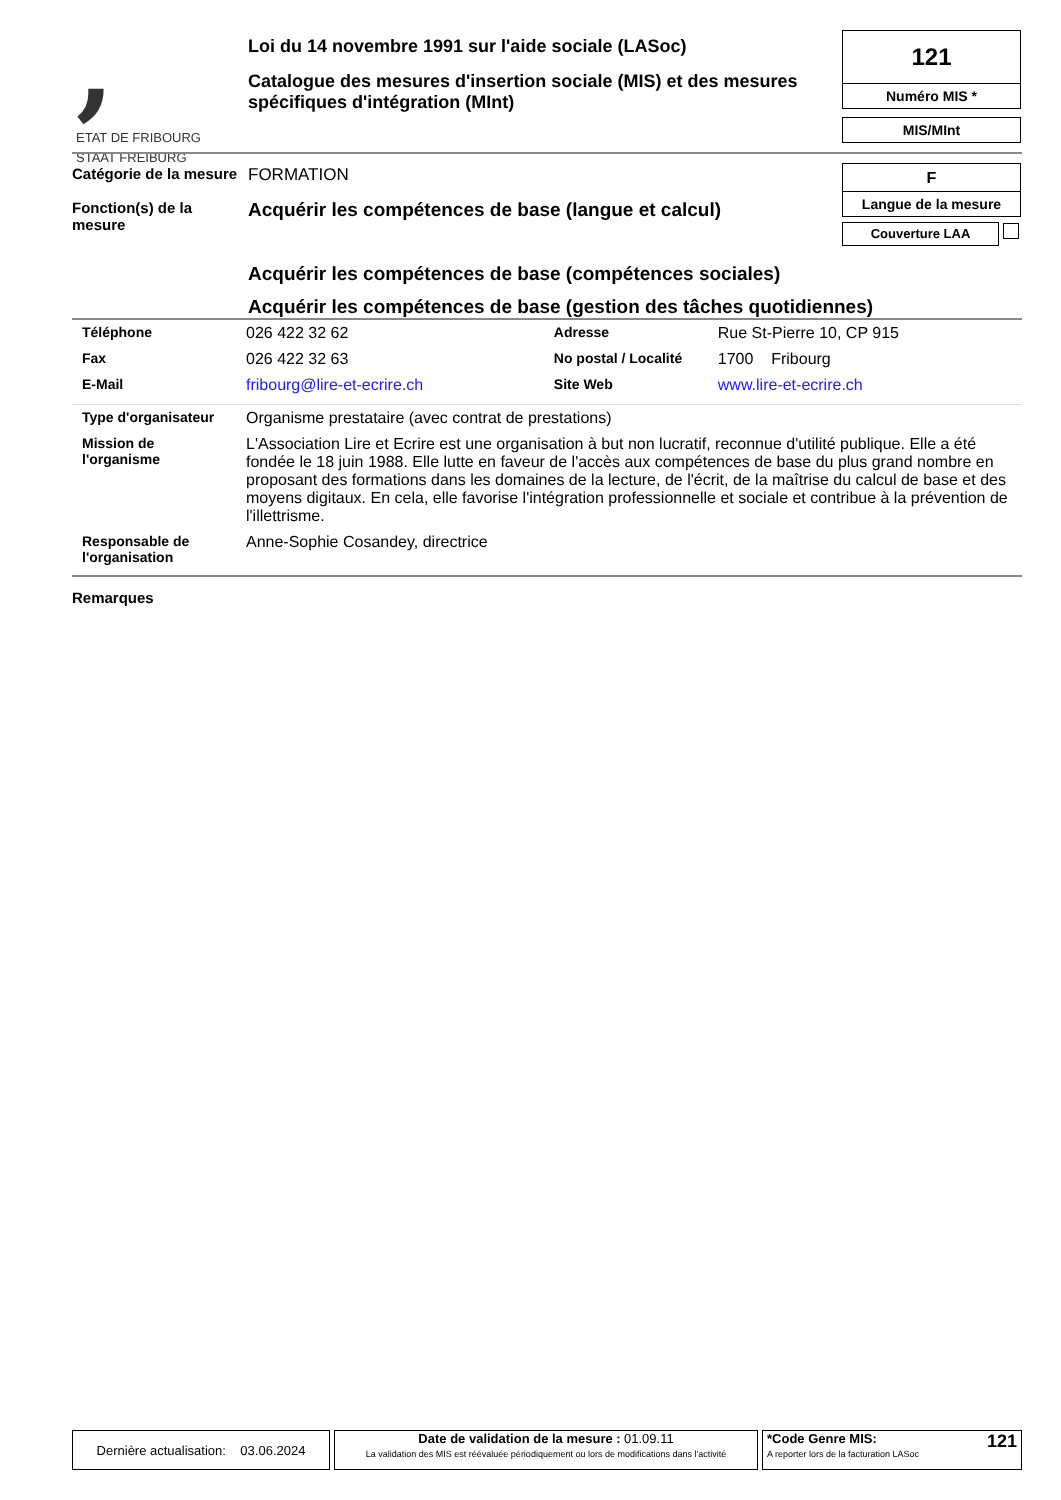,
ETAT DE FRIBOURG
STAAT FREIBURG
Loi du 14 novembre 1991 sur l'aide sociale (LASoc)
Catalogue des mesures d'insertion sociale (MIS) et des mesures spécifiques d'intégration (MInt)
121
Numéro MIS *
MIS/MInt
F
Langue de la mesure
Couverture LAA
Catégorie de la mesure
FORMATION
Fonction(s) de la
mesure
Acquérir les compétences de base (langue et calcul)
Acquérir les compétences de base (compétences sociales)
Acquérir les compétences de base (gestion des tâches quotidiennes)
| Téléphone | 026 422 32 62 | Adresse | Rue St-Pierre 10, CP 915 |
| Fax | 026 422 32 63 | No postal / Localité | 1700 Fribourg |
| E-Mail | fribourg@lire-et-ecrire.ch | Site Web | www.lire-et-ecrire.ch |
| Type d'organisateur | Organisme prestataire (avec contrat de prestations) |
| Mission de l'organisme | L'Association Lire et Ecrire est une organisation à but non lucratif, reconnue d'utilité publique. Elle a été fondée le 18 juin 1988. Elle lutte en faveur de l'accès aux compétences de base du plus grand nombre en proposant des formations dans les domaines de la lecture, de l'écrit, de la maîtrise du calcul de base et des moyens digitaux. En cela, elle favorise l'intégration professionnelle et sociale et contribue à la prévention de l'illettrisme. |
| Responsable de l'organisation | Anne-Sophie Cosandey, directrice |
Remarques
Dernière actualisation: 03.06.2024
Date de validation de la mesure : 01.09.11
La validation des MIS est réévaluée périodiquement ou lors de modifications dans l'activité
*Code Genre MIS:
A reporter lors de la facturation LASoc
121